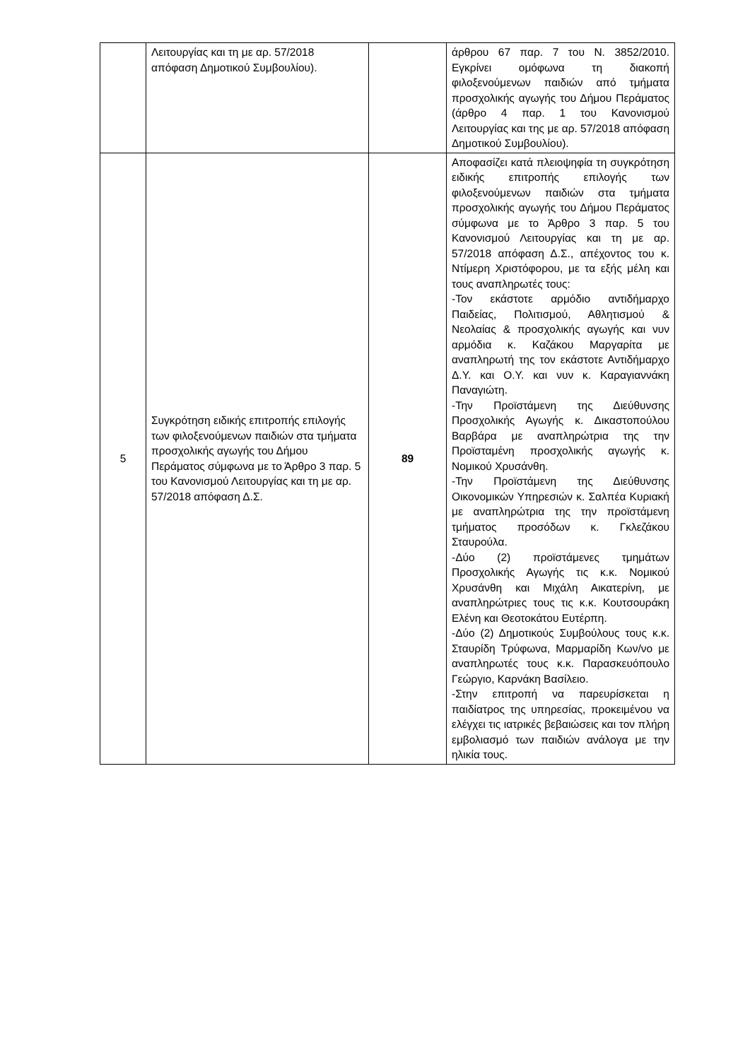| | Λειτουργίας και τη με αρ. 57/2018 απόφαση Δημοτικού Συμβουλίου). | | άρθρου 67 παρ. 7 του Ν. 3852/2010. Εγκρίνει ομόφωνα τη διακοπή φιλοξενούμενων παιδιών από τμήματα προσχολικής αγωγής του Δήμου Περάματος (άρθρο 4 παρ. 1 του Κανονισμού Λειτουργίας και της με αρ. 57/2018 απόφαση Δημοτικού Συμβουλίου). |
| 5 | Συγκρότηση ειδικής επιτροπής επιλογής των φιλοξενούμενων παιδιών στα τμήματα προσχολικής αγωγής του Δήμου Περάματος σύμφωνα με το Άρθρο 3 παρ. 5 του Κανονισμού Λειτουργίας και τη με αρ. 57/2018 απόφαση Δ.Σ. | 89 | Αποφασίζει κατά πλειοψηφία τη συγκρότηση ειδικής επιτροπής επιλογής των φιλοξενούμενων παιδιών στα τμήματα προσχολικής αγωγής του Δήμου Περάματος σύμφωνα με το Άρθρο 3 παρ. 5 του Κανονισμού Λειτουργίας και τη με αρ. 57/2018 απόφαση Δ.Σ., απέχοντος του κ. Ντίμερη Χριστόφορου, με τα εξής μέλη και τους αναπληρωτές τους: -Τον εκάστοτε αρμόδιο αντιδήμαρχο Παιδείας, Πολιτισμού, Αθλητισμού & Νεολαίας & προσχολικής αγωγής και νυν αρμόδια κ. Καζάκου Μαργαρίτα με αναπληρωτή της τον εκάστοτε Αντιδήμαρχο Δ.Υ. και Ο.Υ. και νυν κ. Καραγιαννάκη Παναγιώτη. -Την Προϊστάμενη της Διεύθυνσης Προσχολικής Αγωγής κ. Δικαστοπούλου Βαρβάρα με αναπληρώτρια της την Προϊσταμένη προσχολικής αγωγής κ. Νομικού Χρυσάνθη. -Την Προϊστάμενη της Διεύθυνσης Οικονομικών Υπηρεσιών κ. Σαλπέα Κυριακή με αναπληρώτρια της την προϊστάμενη τμήματος προσόδων κ. Γκλεζάκου Σταυρούλα. -Δύο (2) προϊστάμενες τμημάτων Προσχολικής Αγωγής τις κ.κ. Νομικού Χρυσάνθη και Μιχάλη Αικατερίνη, με αναπληρώτριες τους τις κ.κ. Κουτσουράκη Ελένη και Θεοτοκάτου Ευτέρπη. -Δύο (2) Δημοτικούς Συμβούλους τους κ.κ. Σταυρίδη Τρύφωνα, Μαρμαρίδη Κων/νο με αναπληρωτές τους κ.κ. Παρασκευόπουλο Γεώργιο, Καρνάκη Βασίλειο. -Στην επιτροπή να παρευρίσκεται η παιδίατρος της υπηρεσίας, προκειμένου να ελέγχει τις ιατρικές βεβαιώσεις και τον πλήρη εμβολιασμό των παιδιών ανάλογα με την ηλικία τους. |